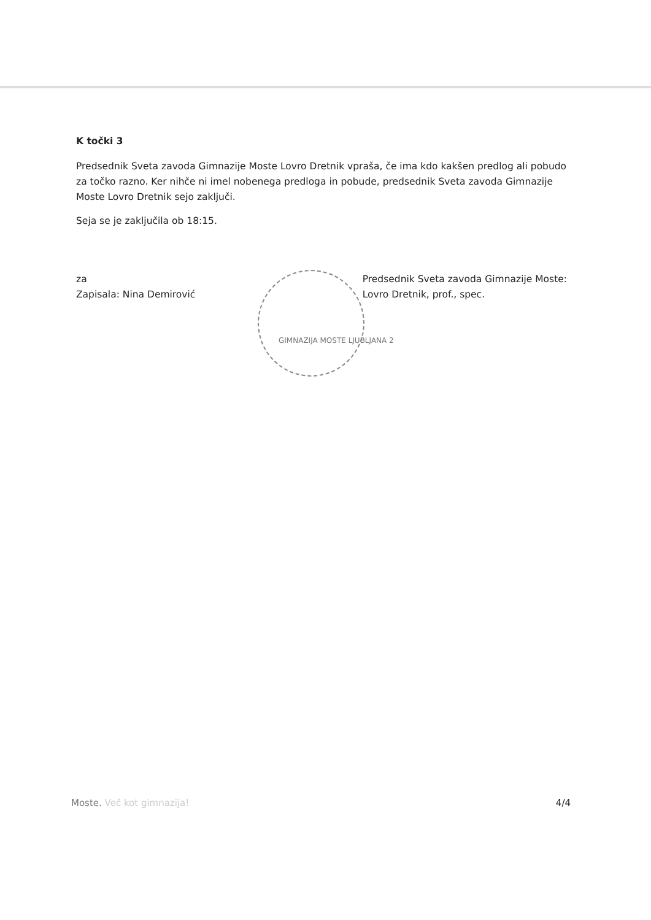K točki 3
Predsednik Sveta zavoda Gimnazije Moste Lovro Dretnik vpraša, če ima kdo kakšen predlog ali pobudo za točko razno. Ker nihče ni imel nobenega predloga in pobude, predsednik Sveta zavoda Gimnazije Moste Lovro Dretnik sejo zaključi.
Seja se je zaključila ob 18:15.
za
Zapisala: Nina Demirović
Predsednik Sveta zavoda Gimnazije Moste:
Lovro Dretnik, prof., spec.
GIMNAZIJA MOSTE LJUBLJANA 2
Moste. Več kot gimnazija! 4/4